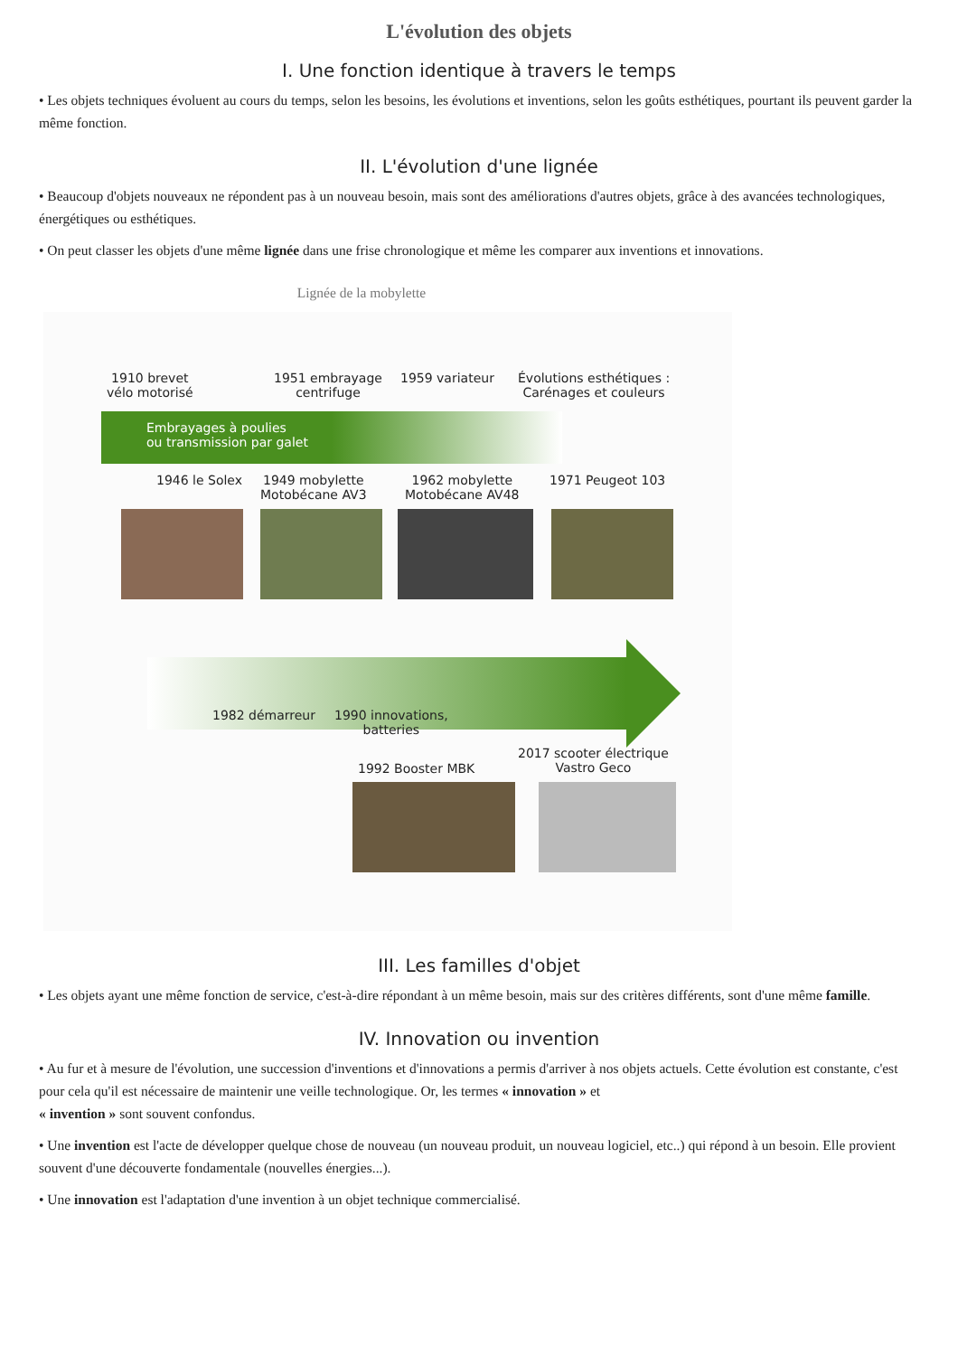L'évolution des objets
I. Une fonction identique à travers le temps
• Les objets techniques évoluent au cours du temps, selon les besoins, les évolutions et inventions, selon les goûts esthétiques, pourtant ils peuvent garder la même fonction.
II. L'évolution d'une lignée
• Beaucoup d'objets nouveaux ne répondent pas à un nouveau besoin, mais sont des améliorations d'autres objets, grâce à des avancées technologiques, énergétiques ou esthétiques.
• On peut classer les objets d'une même lignée dans une frise chronologique et même les comparer aux inventions et innovations.
Lignée de la mobylette
1910 brevet
vélo motorisé
1951 embrayage
centrifuge
1959 variateur
Évolutions esthétiques :
Carénages et couleurs
Embrayages à poulies
ou transmission par galet
1946 le Solex
1949 mobylette
Motobécane AV3
1962 mobylette
Motobécane AV48
1971 Peugeot 103
1982 démarreur
1990 innovations,
batteries
1992 Booster MBK
2017 scooter électrique
Vastro Geco
III. Les familles d'objet
• Les objets ayant une même fonction de service, c'est-à-dire répondant à un même besoin, mais sur des critères différents, sont d'une même famille.
IV. Innovation ou invention
• Au fur et à mesure de l'évolution, une succession d'inventions et d'innovations a permis d'arriver à nos objets actuels. Cette évolution est constante, c'est pour cela qu'il est nécessaire de maintenir une veille technologique. Or, les termes « innovation » et
« invention » sont souvent confondus.
• Une invention est l'acte de développer quelque chose de nouveau (un nouveau produit, un nouveau logiciel, etc..) qui répond à un besoin. Elle provient souvent d'une découverte fondamentale (nouvelles énergies...).
• Une innovation est l'adaptation d'une invention à un objet technique commercialisé.